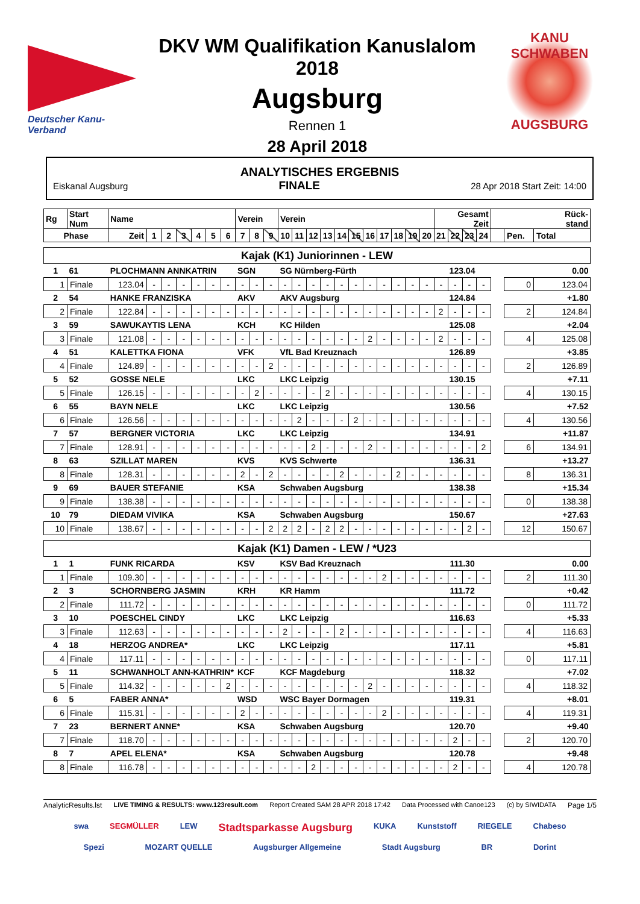Deutscher Kanu-Verband
DKV WM Qualifikation Kanuslalom 2018
Augsburg
Rennen 1
28 April 2018
KANU SCHWABEN
AUGSBURG
ANALYTISCHES ERGEBNIS
Eiskanal Augsburg FINALE 28 Apr 2018 Start Zeit: 14:00
| Rg | Start Num | Name | | | | | | | Verein | | | Verein | | | | | | | | | | | Gesamt Zeit | | | | Rück- stand | | |
| --- | --- | --- | --- | --- | --- | --- | --- | --- | --- | --- | --- | --- | --- | --- | --- | --- | --- | --- | --- | --- | --- | --- | --- | --- | --- | --- | --- | --- | --- |
| Phase | | Zeit | 1 | 2 | 3 | 4 | 5 | 6 | 7 | 8 | 9 | 10 | 11 | 12 | 13 | 14 | 15 | 16 | 17 | 18 | 19 | 20 | 21 | 22 | 23 | 24 | | Pen. | Total |
| Kajak (K1) Juniorinnen - LEW | | | | | | | | | | | | | | | | | | | | | | | | | | | | | |
| 1 | 61 | PLOCHMANN ANNKATRIN | | | | | | | SGN | | | SG Nürnberg-Fürth | | | | | | | | | | | 123.04 | | | | 0.00 | | |
| 1 | Finale | 123.04 | - | - | - | - | - | - | - | - | - | - | - | - | - | - | - | - | - | - | - | - | - | - | - | - | | 0 | 123.04 |
| 2 | 54 | HANKE FRANZISKA | | | | | | | AKV | | | AKV Augsburg | | | | | | | | | | | 124.84 | | | | +1.80 | | |
| 2 | Finale | 122.84 | - | - | - | - | - | - | - | - | - | - | - | - | - | - | - | - | - | - | - | - | 2 | - | - | - | | 2 | 124.84 |
| 3 | 59 | SAWUKAYTIS LENA | | | | | | | KCH | | | KC Hilden | | | | | | | | | | | 125.08 | | | | +2.04 | | |
| 3 | Finale | 121.08 | - | - | - | - | - | - | - | - | - | - | - | - | - | - | - | 2 | - | - | - | - | 2 | - | - | - | | 4 | 125.08 |
| 4 | 51 | KALETTKA FIONA | | | | | | | VFK | | | VfL Bad Kreuznach | | | | | | | | | | | 126.89 | | | | +3.85 | | |
| 4 | Finale | 124.89 | - | - | - | - | - | - | - | - | 2 | - | - | - | - | - | - | - | - | - | - | - | - | - | - | - | | 2 | 126.89 |
| 5 | 52 | GOSSE NELE | | | | | | | LKC | | | LKC Leipzig | | | | | | | | | | | 130.15 | | | | +7.11 | | |
| 5 | Finale | 126.15 | - | - | - | - | - | - | - | 2 | - | - | - | - | 2 | - | - | - | - | - | - | - | - | - | - | - | | 4 | 130.15 |
| 6 | 55 | BAYN NELE | | | | | | | LKC | | | LKC Leipzig | | | | | | | | | | | 130.56 | | | | +7.52 | | |
| 6 | Finale | 126.56 | - | - | - | - | - | - | - | - | - | - | 2 | - | - | - | 2 | - | - | - | - | - | - | - | - | - | | 4 | 130.56 |
| 7 | 57 | BERGNER VICTORIA | | | | | | | LKC | | | LKC Leipzig | | | | | | | | | | | 134.91 | | | | +11.87 | | |
| 7 | Finale | 128.91 | - | - | - | - | - | - | - | - | - | - | - | 2 | - | - | - | 2 | - | - | - | - | - | - | - | 2 | | 6 | 134.91 |
| 8 | 63 | SZILLAT MAREN | | | | | | | KVS | | | KVS Schwerte | | | | | | | | | | | 136.31 | | | | +13.27 | | |
| 8 | Finale | 128.31 | - | - | - | - | - | - | 2 | - | 2 | - | - | - | - | 2 | - | - | - | 2 | - | - | - | - | - | - | | 8 | 136.31 |
| 9 | 69 | BAUER STEFANIE | | | | | | | KSA | | | Schwaben Augsburg | | | | | | | | | | | 138.38 | | | | +15.34 | | |
| 9 | Finale | 138.38 | - | - | - | - | - | - | - | - | - | - | - | - | - | - | - | - | - | - | - | - | - | - | - | - | | 0 | 138.38 |
| 10 | 79 | DIEDAM VIVIKA | | | | | | | KSA | | | Schwaben Augsburg | | | | | | | | | | | 150.67 | | | | +27.63 | | |
| 10 | Finale | 138.67 | - | - | - | - | - | - | - | - | 2 | 2 | 2 | - | 2 | 2 | - | - | - | - | - | - | - | - | 2 | - | | 12 | 150.67 |
| Kajak (K1) Damen - LEW / *U23 | | | | | | | | | | | | | | | | | | | | | | | | | | | | | |
| 1 | 1 | FUNK RICARDA | | | | | | | KSV | | | KSV Bad Kreuznach | | | | | | | | | | | 111.30 | | | | 0.00 | | |
| 1 | Finale | 109.30 | - | - | - | - | - | - | - | - | - | - | - | - | - | - | - | - | 2 | - | - | - | - | - | - | - | | 2 | 111.30 |
| 2 | 3 | SCHORNBERG JASMIN | | | | | | | KRH | | | KR Hamm | | | | | | | | | | | 111.72 | | | | +0.42 | | |
| 2 | Finale | 111.72 | - | - | - | - | - | - | - | - | - | - | - | - | - | - | - | - | - | - | - | - | - | - | - | - | | 0 | 111.72 |
| 3 | 10 | POESCHEL CINDY | | | | | | | LKC | | | LKC Leipzig | | | | | | | | | | | 116.63 | | | | +5.33 | | |
| 3 | Finale | 112.63 | - | - | - | - | - | - | - | - | - | 2 | - | - | - | 2 | - | - | - | - | - | - | - | - | - | - | | 4 | 116.63 |
| 4 | 18 | HERZOG ANDREA* | | | | | | | LKC | | | LKC Leipzig | | | | | | | | | | | 117.11 | | | | +5.81 | | |
| 4 | Finale | 117.11 | - | - | - | - | - | - | - | - | - | - | - | - | - | - | - | - | - | - | - | - | - | - | - | - | | 0 | 117.11 |
| 5 | 11 | SCHWANHOLT ANN-KATHRIN* | | | | | | | KCF | | | KCF Magdeburg | | | | | | | | | | | 118.32 | | | | +7.02 | | |
| 5 | Finale | 114.32 | - | - | - | - | - | 2 | - | - | - | - | - | - | - | - | - | 2 | - | - | - | - | - | - | - | - | | 4 | 118.32 |
| 6 | 5 | FABER ANNA* | | | | | | | WSD | | | WSC Bayer Dormagen | | | | | | | | | | | 119.31 | | | | +8.01 | | |
| 6 | Finale | 115.31 | - | - | - | - | - | - | 2 | - | - | - | - | - | - | - | - | - | 2 | - | - | - | - | - | - | - | | 4 | 119.31 |
| 7 | 23 | BERNERT ANNE* | | | | | | | KSA | | | Schwaben Augsburg | | | | | | | | | | | 120.70 | | | | +9.40 | | |
| 7 | Finale | 118.70 | - | - | - | - | - | - | - | - | - | - | - | - | - | - | - | - | - | - | - | - | - | 2 | - | - | | 2 | 120.70 |
| 8 | 7 | APEL ELENA* | | | | | | | KSA | | | Schwaben Augsburg | | | | | | | | | | | 120.78 | | | | +9.48 | | |
| 8 | Finale | 116.78 | - | - | - | - | - | - | - | - | - | - | - | 2 | - | - | - | - | - | - | - | - | - | 2 | - | - | | 4 | 120.78 |
AnalyticResults.lst LIVE TIMING & RESULTS: www.123result.com Report Created SAM 28 APR 2018 17:42 Data Processed with Canoe123 (c) by SIWIDATA Page 1/5
swa SEGMÜLLER LEW Stadtsparkasse Augsburg KUKA Kunststoff RIEGELE Chabeso Spezi MOZART QUELLE Augsburger Allgemeine Stadt Augsburg BR Dorint